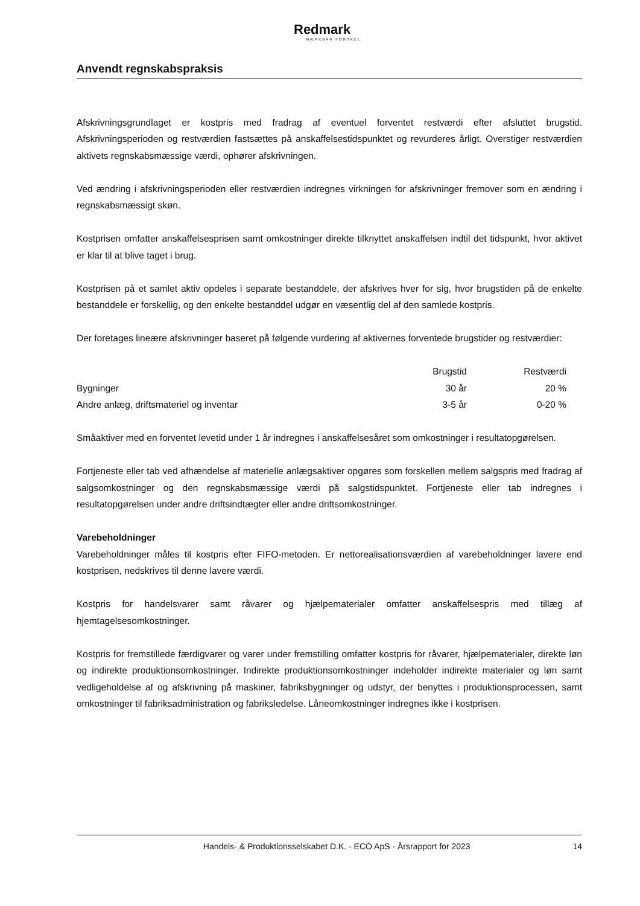Redmark
MÆRKBAR FORSKEL
Anvendt regnskabspraksis
Afskrivningsgrundlaget er kostpris med fradrag af eventuel forventet restværdi efter afsluttet brugstid. Afskrivningsperioden og restværdien fastsættes på anskaffelsestidspunktet og revurderes årligt. Overstiger restværdien aktivets regnskabsmæssige værdi, ophører afskrivningen.
Ved ændring i afskrivningsperioden eller restværdien indregnes virkningen for afskrivninger fremover som en ændring i regnskabsmæssigt skøn.
Kostprisen omfatter anskaffelsesprisen samt omkostninger direkte tilknyttet anskaffelsen indtil det tidspunkt, hvor aktivet er klar til at blive taget i brug.
Kostprisen på et samlet aktiv opdeles i separate bestanddele, der afskrives hver for sig, hvor brugstiden på de enkelte bestanddele er forskellig, og den enkelte bestanddel udgør en væsentlig del af den samlede kostpris.
Der foretages lineære afskrivninger baseret på følgende vurdering af aktivernes forventede brugstider og restværdier:
| | Brugstid | Restværdi |
| --- | --- | --- |
| Bygninger | 30 år | 20 % |
| Andre anlæg, driftsmateriel og inventar | 3-5 år | 0-20 % |
Småaktiver med en forventet levetid under 1 år indregnes i anskaffelsesåret som omkostninger i resultatopgørelsen.
Fortjeneste eller tab ved afhændelse af materielle anlægsaktiver opgøres som forskellen mellem salgspris med fradrag af salgsomkostninger og den regnskabsmæssige værdi på salgstidspunktet. Fortjeneste eller tab indregnes i resultatopgørelsen under andre driftsindtægter eller andre driftsomkostninger.
Varebeholdninger
Varebeholdninger måles til kostpris efter FIFO-metoden. Er nettorealisationsværdien af varebeholdninger lavere end kostprisen, nedskrives til denne lavere værdi.
Kostpris for handelsvarer samt råvarer og hjælpematerialer omfatter anskaffelsespris med tillæg af hjemtagelsesomkostninger.
Kostpris for fremstillede færdigvarer og varer under fremstilling omfatter kostpris for råvarer, hjælpematerialer, direkte løn og indirekte produktionsomkostninger. Indirekte produktionsomkostninger indeholder indirekte materialer og løn samt vedligeholdelse af og afskrivning på maskiner, fabriksbygninger og udstyr, der benyttes i produktionsprocessen, samt omkostninger til fabriksadministration og fabriksledelse. Låneomkostninger indregnes ikke i kostprisen.
Handels- & Produktionsselskabet D.K. - ECO ApS · Årsrapport for 2023 14